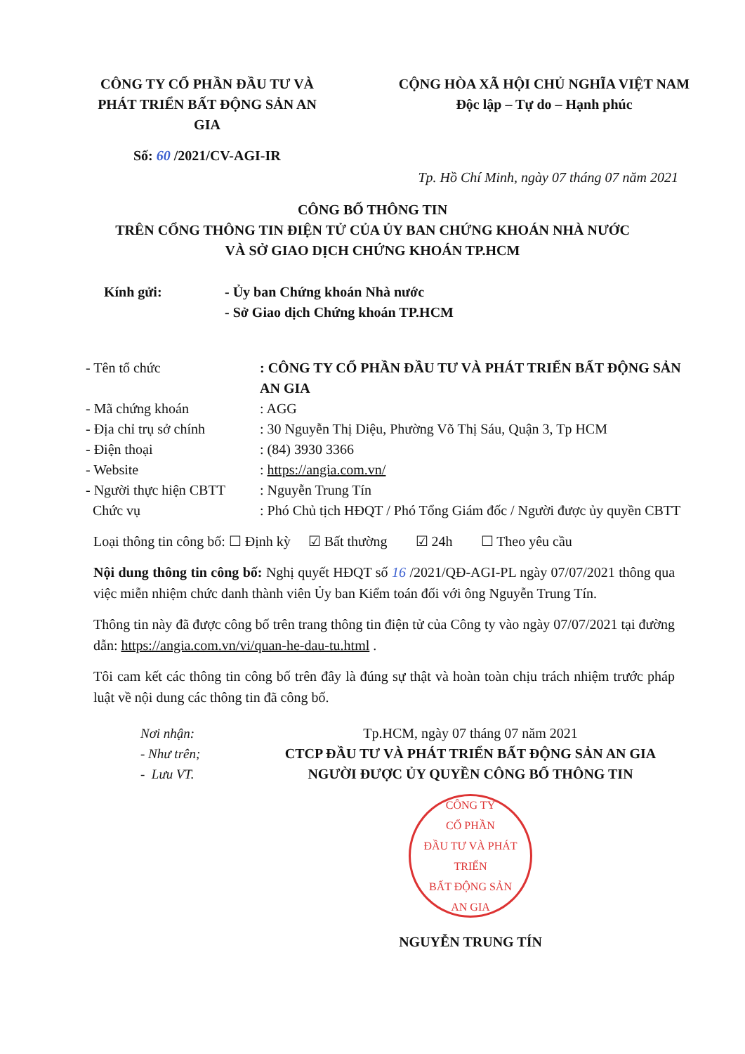CÔNG TY CỔ PHẦN ĐẦU TƯ VÀ PHÁT TRIỂN BẤT ĐỘNG SẢN AN GIA
CỘNG HÒA XÃ HỘI CHỦ NGHĨA VIỆT NAM
Độc lập – Tự do – Hạnh phúc
Số: 60 /2021/CV-AGI-IR
Tp. Hồ Chí Minh, ngày 07 tháng 07 năm 2021
CÔNG BỐ THÔNG TIN
TRÊN CỔNG THÔNG TIN ĐIỆN TỬ CỦA ỦY BAN CHỨNG KHOÁN NHÀ NƯỚC
VÀ SỞ GIAO DỊCH CHỨNG KHOÁN TP.HCM
Kính gửi: - Ủy ban Chứng khoán Nhà nước
- Sở Giao dịch Chứng khoán TP.HCM
| - Tên tổ chức | : CÔNG TY CỔ PHẦN ĐẦU TƯ VÀ PHÁT TRIỂN BẤT ĐỘNG SẢN AN GIA |
| - Mã chứng khoán | : AGG |
| - Địa chỉ trụ sở chính | : 30 Nguyễn Thị Diệu, Phường Võ Thị Sáu, Quận 3, Tp HCM |
| - Điện thoại | : (84) 3930 3366 |
| - Website | : https://angia.com.vn/ |
| - Người thực hiện CBTT | : Nguyễn Trung Tín |
| Chức vụ | : Phó Chủ tịch HĐQT / Phó Tổng Giám đốc / Người được ủy quyền CBTT |
Loại thông tin công bố: ☐ Định kỳ ☑ Bất thường ☑ 24h ☐ Theo yêu cầu
Nội dung thông tin công bố: Nghị quyết HĐQT số 16 /2021/QĐ-AGI-PL ngày 07/07/2021 thông qua việc miễn nhiệm chức danh thành viên Ủy ban Kiểm toán đối với ông Nguyễn Trung Tín.
Thông tin này đã được công bố trên trang thông tin điện tử của Công ty vào ngày 07/07/2021 tại đường dẫn: https://angia.com.vn/vi/quan-he-dau-tu.html .
Tôi cam kết các thông tin công bố trên đây là đúng sự thật và hoàn toàn chịu trách nhiệm trước pháp luật về nội dung các thông tin đã công bố.
Nơi nhận:
- Như trên;
- Lưu VT.
Tp.HCM, ngày 07 tháng 07 năm 2021
CTCP ĐẦU TƯ VÀ PHÁT TRIỂN BẤT ĐỘNG SẢN AN GIA
NGƯỜI ĐƯỢC ỦY QUYỀN CÔNG BỐ THÔNG TIN
CÔNG TY
CỔ PHẦN
ĐẦU TƯ VÀ PHÁT TRIỂN
BẤT ĐỘNG SẢN
AN GIA
NGUYỄN TRUNG TÍN